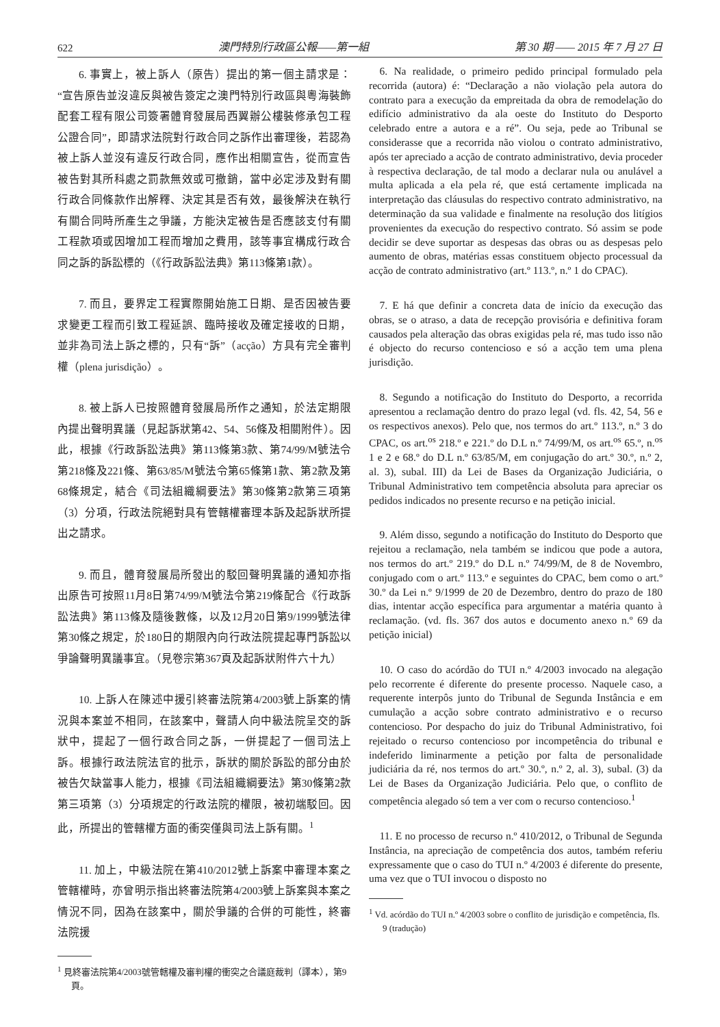622 澳門特別行政區公報——第一組 第 30 期 —— 2015 年 7 月 27 日
6. 事實上，被上訴人（原告）提出的第一個主請求是：“宣告原告並沒違反與被告簽定之澳門特別行政區與粵海裝飾配套工程有限公司簽署體育發展局西翼辦公樓裝修承包工程公證合同”，即請求法院對行政合同之訴作出審理後，若認為被上訴人並沒有違反行政合同，應作出相關宣告，從而宣告被告對其所科處之罰款無效或可撤銷，當中必定涉及對有關行政合同條款作出解釋、決定其是否有效，最後解決在執行有關合同時所產生之爭議，方能決定被告是否應該支付有關工程款項或因增加工程而增加之費用，該等事宜構成行政合同之訴的訴訟標的（《行政訴訟法典》第113條第1款）。
7. 而且，要界定工程實際開始施工日期、是否因被告要求變更工程而引致工程延誤、臨時接收及確定接收的日期，並非為司法上訴之標的，只有“訴”（acção）方具有完全審判權（plena jurisdição）。
8. 被上訴人已按照體育發展局所作之通知，於法定期限內提出聲明異議（見起訴狀第42、54、56條及相關附件）。因此，根據《行政訴訟法典》第113條第3款、第74/99/M號法令第218條及221條、第63/85/M號法令第65條第1款、第2款及第68條規定，結合《司法組織綱要法》第30條第2款第三項第（3）分項，行政法院絕對具有管轄權審理本訴及起訴狀所提出之請求。
9. 而且，體育發展局所發出的駁回聲明異議的通知亦指出原告可按照11月8日第74/99/M號法令第219條配合《行政訴訟法典》第113條及隨後數條，以及12月20日第9/1999號法律第30條之規定，於180日的期限內向行政法院提起專門訴訟以爭論聲明異議事宜。（見卷宗第367頁及起訴狀附件六十九）
10. 上訴人在陳述中援引終審法院第4/2003號上訴案的情況與本案並不相同，在該案中，聲請人向中級法院呈交的訴狀中，提起了一個行政合同之訴，一併提起了一個司法上訴。根據行政法院法官的批示，訴狀的關於訴訟的部分由於被告欠缺當事人能力，根據《司法組織綱要法》第30條第2款第三項第（3）分項規定的行政法院的權限，被初端駁回。因此，所提出的管轄權方面的衝突僅與司法上訴有關。<sup>1</sup>
11. 加上，中級法院在第410/2012號上訴案中審理本案之管轄權時，亦曾明示指出終審法院第4/2003號上訴案與本案之情況不同，因為在該案中，關於爭議的合併的可能性，終審法院援
<sup>1</sup> 見終審法院第4/2003號管轄權及審判權的衝突之合議庭裁判（譯本），第9頁。
6. Na realidade, o primeiro pedido principal formulado pela recorrida (autora) é: “Declaração a não violação pela autora do contrato para a execução da empreitada da obra de remodelação do edifício administrativo da ala oeste do Instituto do Desporto celebrado entre a autora e a ré”. Ou seja, pede ao Tribunal se considerasse que a recorrida não violou o contrato administrativo, após ter apreciado a acção de contrato administrativo, devia proceder à respectiva declaração, de tal modo a declarar nula ou anulável a multa aplicada a ela pela ré, que está certamente implicada na interpretação das cláusulas do respectivo contrato administrativo, na determinação da sua validade e finalmente na resolução dos litígios provenientes da execução do respectivo contrato. Só assim se pode decidir se deve suportar as despesas das obras ou as despesas pelo aumento de obras, matérias essas constituem objecto processual da acção de contrato administrativo (art.º 113.º, n.º 1 do CPAC).
7. E há que definir a concreta data de início da execução das obras, se o atraso, a data de recepção provisória e definitiva foram causados pela alteração das obras exigidas pela ré, mas tudo isso não é objecto do recurso contencioso e só a acção tem uma plena jurisdição.
8. Segundo a notificação do Instituto do Desporto, a recorrida apresentou a reclamação dentro do prazo legal (vd. fls. 42, 54, 56 e os respectivos anexos). Pelo que, nos termos do art.º 113.º, n.º 3 do CPAC, os art.<sup>os</sup> 218.º e 221.º do D.L n.º 74/99/M, os art.<sup>os</sup> 65.º, n.<sup>os</sup> 1 e 2 e 68.º do D.L n.º 63/85/M, em conjugação do art.º 30.º, n.º 2, al. 3), subal. III) da Lei de Bases da Organização Judiciária, o Tribunal Administrativo tem competência absoluta para apreciar os pedidos indicados no presente recurso e na petição inicial.
9. Além disso, segundo a notificação do Instituto do Desporto que rejeitou a reclamação, nela também se indicou que pode a autora, nos termos do art.º 219.º do D.L n.º 74/99/M, de 8 de Novembro, conjugado com o art.º 113.º e seguintes do CPAC, bem como o art.º 30.º da Lei n.º 9/1999 de 20 de Dezembro, dentro do prazo de 180 dias, intentar acção específica para argumentar a matéria quanto à reclamação. (vd. fls. 367 dos autos e documento anexo n.º 69 da petição inicial)
10. O caso do acórdão do TUI n.º 4/2003 invocado na alegação pelo recorrente é diferente do presente processo. Naquele caso, a requerente interpôs junto do Tribunal de Segunda Instância e em cumulação a acção sobre contrato administrativo e o recurso contencioso. Por despacho do juiz do Tribunal Administrativo, foi rejeitado o recurso contencioso por incompetência do tribunal e indeferido liminarmente a petição por falta de personalidade judiciária da ré, nos termos do art.º 30.º, n.º 2, al. 3), subal. (3) da Lei de Bases da Organização Judiciária. Pelo que, o conflito de competência alegado só tem a ver com o recurso contencioso.<sup>1</sup>
11. E no processo de recurso n.º 410/2012, o Tribunal de Segunda Instância, na apreciação de competência dos autos, também referiu expressamente que o caso do TUI n.º 4/2003 é diferente do presente, uma vez que o TUI invocou o disposto no
<sup>1</sup> Vd. acórdão do TUI n.º 4/2003 sobre o conflito de jurisdição e competência, fls. 9 (tradução)